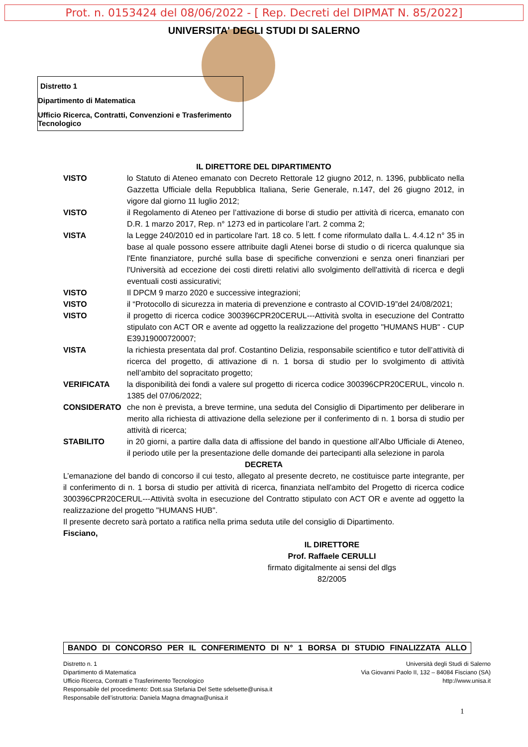Prot. n. 0153424 del 08/06/2022 - [ Rep. Decreti del DIPMAT N. 85/2022]
UNIVERSITA' DEGLI STUDI DI SALERNO
Distretto 1
Dipartimento di Matematica
Ufficio Ricerca, Contratti, Convenzioni e Trasferimento Tecnologico
IL DIRETTORE DEL DIPARTIMENTO
VISTO lo Statuto di Ateneo emanato con Decreto Rettorale 12 giugno 2012, n. 1396, pubblicato nella Gazzetta Ufficiale della Repubblica Italiana, Serie Generale, n.147, del 26 giugno 2012, in vigore dal giorno 11 luglio 2012;
VISTO il Regolamento di Ateneo per l’attivazione di borse di studio per attività di ricerca, emanato con D.R. 1 marzo 2017, Rep. n° 1273 ed in particolare l’art. 2 comma 2;
VISTA la Legge 240/2010 ed in particolare l'art. 18 co. 5 lett. f come riformulato dalla L. 4.4.12 n° 35 in base al quale possono essere attribuite dagli Atenei borse di studio o di ricerca qualunque sia l'Ente finanziatore, purché sulla base di specifiche convenzioni e senza oneri finanziari per l'Università ad eccezione dei costi diretti relativi allo svolgimento dell'attività di ricerca e degli eventuali costi assicurativi;
VISTO Il DPCM 9 marzo 2020 e successive integrazioni;
VISTO il “Protocollo di sicurezza in materia di prevenzione e contrasto al COVID-19”del 24/08/2021;
VISTO il progetto di ricerca codice 300396CPR20CERUL---Attività svolta in esecuzione del Contratto stipulato con ACT OR e avente ad oggetto la realizzazione del progetto "HUMANS HUB" - CUP E39J19000720007;
VISTA la richiesta presentata dal prof. Costantino Delizia, responsabile scientifico e tutor dell’attività di ricerca del progetto, di attivazione di n. 1 borsa di studio per lo svolgimento di attività nell’ambito del sopracitato progetto;
VERIFICATA la disponibilità dei fondi a valere sul progetto di ricerca codice 300396CPR20CERUL, vincolo n. 1385 del 07/06/2022;
CONSIDERATO che non è prevista, a breve termine, una seduta del Consiglio di Dipartimento per deliberare in merito alla richiesta di attivazione della selezione per il conferimento di n. 1 borsa di studio per attività di ricerca;
STABILITO in 20 giorni, a partire dalla data di affissione del bando in questione all’Albo Ufficiale di Ateneo, il periodo utile per la presentazione delle domande dei partecipanti alla selezione in parola
DECRETA
L’emanazione del bando di concorso il cui testo, allegato al presente decreto, ne costituisce parte integrante, per il conferimento di n. 1 borsa di studio per attività di ricerca, finanziata nell'ambito del Progetto di ricerca codice 300396CPR20CERUL---Attività svolta in esecuzione del Contratto stipulato con ACT OR e avente ad oggetto la realizzazione del progetto "HUMANS HUB".
Il presente decreto sarà portato a ratifica nella prima seduta utile del consiglio di Dipartimento.
Fisciano,
IL DIRETTORE
Prof. Raffaele CERULLI
firmato digitalmente ai sensi del dlgs 82/2005
BANDO DI CONCORSO PER IL CONFERIMENTO DI N° 1 BORSA DI STUDIO FINALIZZATA ALLO
Distretto n. 1
Dipartimento di Matematica
Ufficio Ricerca, Contratti e Trasferimento Tecnologico
Responsabile del procedimento: Dott.ssa Stefania Del Sette sdelsette@unisa.it
Responsabile dell’istruttoria: Daniela Magna dmagna@unisa.it
Università degli Studi di Salerno
Via Giovanni Paolo II, 132 – 84084 Fisciano (SA)
http://www.unisa.it
1